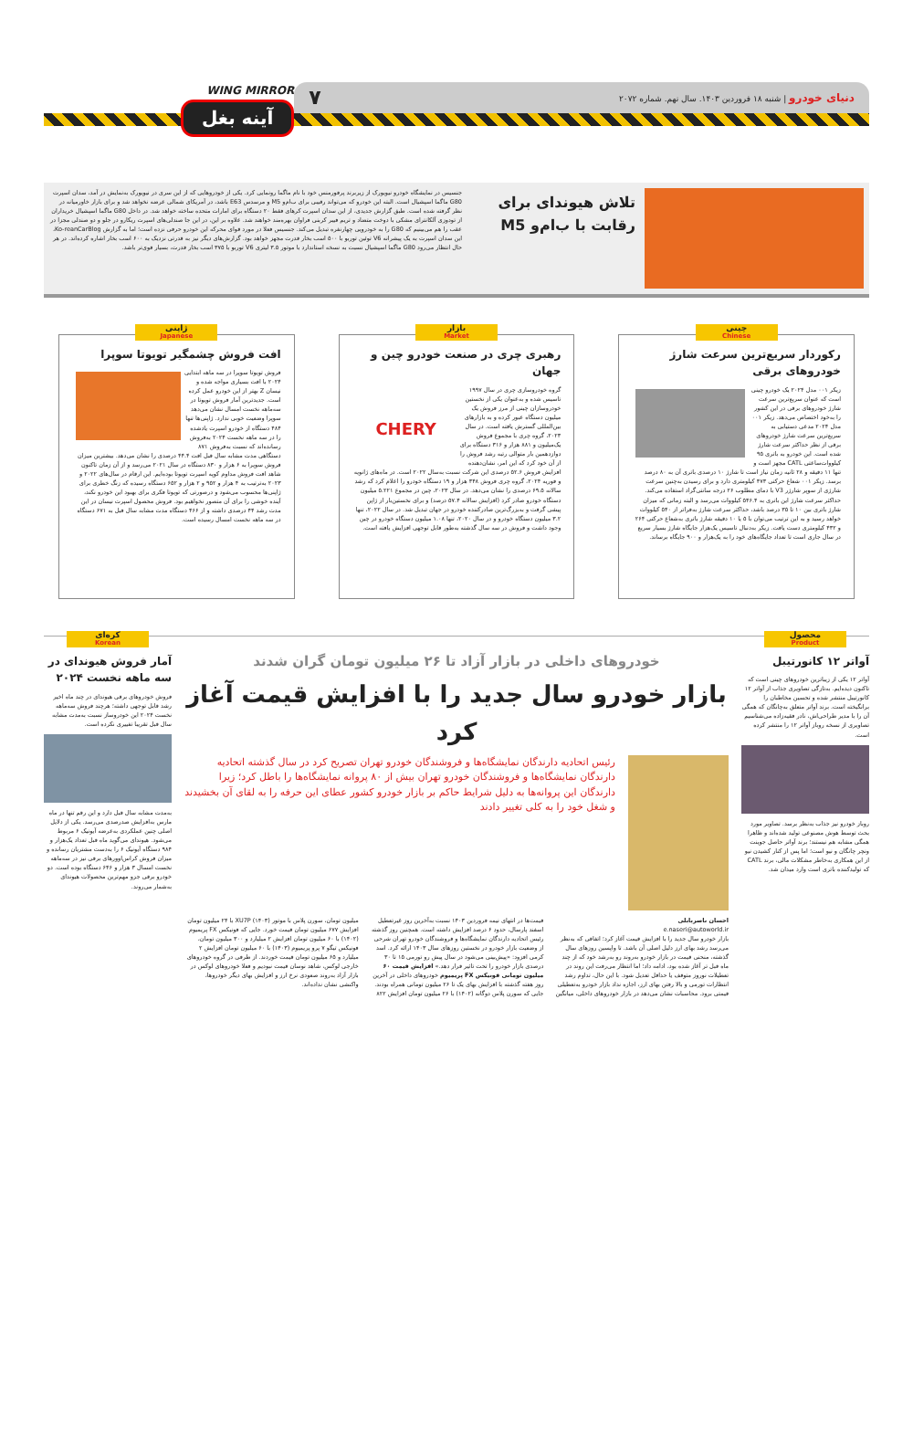WING MIRROR
آینه بغل
دنیای خودرو | شنبه ۱۸ فروردین ۱۴۰۳. سال نهم. شماره ۲۰۷۲ ۷
تلاش هیوندای برای رقابت با ب‌ام‌و M5
جنسیس در نمایشگاه خودرو نیویورک از زیربرند پرفورمنس خود با نام ماگما رونمایی کرد. یکی از خودروهایی که از این سری در نیویورک به‌نمایش در آمد، سدان اسپرت G80 ماگما اسپشیال است. البته این خودرو که می‌تواند رقیبی برای ب‌ام‌و M5 و مرسدس E63 باشد، در آمریکای شمالی عرضه نخواهد شد و برای بازار خاورمیانه در نظر گرفته شده است. طبق گزارش جدیدی، از این سدان اسپرت کرهای فقط ۲۰ دستگاه برای امارات متحده ساخته خواهد شد. در داخل G80 ماگما اسپشیال خریداران از تودوزی آلکانترای مشکی با دوخت متضاد و تریم فیبر کربنی فراوان بهره‌مند خواهند شد. علاوه بر این، در این جا صندلی‌های اسپرت ریکارو در جلو و دو صندلی مجزا در عقب را هم می‌بینیم که G80 را به خودرویی چهارنفره تبدیل می‌کند. جنسیس فعلا در مورد قوای محرکه این خودرو حرفی نزده است؛ اما به گزارش Ko-reanCarBlog، این سدان اسپرت به یک پیشرانه V6 توئین توربو با ۵۰۰ اسب بخار قدرت مجهز خواهد بود. گزارش‌های دیگر نیز به قدرتی نزدیک به ۶۰۰ اسب بخار اشاره کرده‌اند. در هر حال انتظار می‌رود G80 ماگما اسپشیال نسبت به نسخه استاندارد با موتور ۳.۵ لیتری V6 توربو با ۳۷۵ اسب بخار قدرت، بسیار قوی‌تر باشد.
چینی
Chinese
رکوردار سریع‌ترین سرعت شارژ خودروهای برقی
زیکر ۰۰۱ مدل ۲۰۲۴ یک خودرو چینی است که عنوان سریع‌ترین سرعت شارژ خودروهای برقی در این کشور را به‌خود اختصاص می‌دهد. زیکر ۰۰۱ مدل ۲۰۲۴ مدعی دستیابی به سریع‌ترین سرعت شارژ خودروهای برقی از نظر حداکثر سرعت شارژ شده است. این خودرو به باتری ۹۵ کیلووات‌ساعتی CATL مجهز است و تنها ۱۱ دقیقه و ۲۸ ثانیه زمان نیاز است تا شارژ ۱۰ درصدی باتری آن به ۸۰ درصد برسد. زیکر ۰۰۱ شعاع حرکتی ۴۷۳ کیلومتری دارد و برای رسیدن به‌چنین سرعت شارژی از سوپر شارژر V3 با دمای مطلوب ۲۶ درجه سانتی‌گراد استفاده می‌کند. حداکثر سرعت شارژ این باتری به ۵۴۶.۴ کیلووات می‌رسد و البته زمانی که میزان شارژ باتری بین ۱۰ تا ۳۵ درصد باشد، حداکثر سرعت شارژ به‌فراتر از ۵۴۰ کیلووات خواهد رسید و به این ترتیب می‌توان با ۵ یا ۱۰ دقیقه شارژ باتری به‌شعاع حرکتی ۲۶۴ و ۴۳۲ کیلومتری دست یافت. زیکر به‌دنبال تاسیس یک‌هزار جایگاه شارژ بسیار سریع در سال جاری است تا تعداد جایگاه‌های خود را به یک‌هزار و ۹۰۰ جایگاه برساند.
بازار
Market
رهبری چری در صنعت خودرو چین و جهان
CHERY
گروه خودروسازی چری در سال ۱۹۹۷ تاسیس شده و به‌عنوان یکی از نخستین خودروسازان چینی از مرز فروش یک میلیون دستگاه عبور کرده و به بازارهای بین‌المللی گسترش یافته است. در سال ۲۰۲۳، گروه چری با مجموع فروش یک‌میلیون و ۸۸۱ هزار و ۳۱۶ دستگاه برای دوازدهمین بار متوالی رتبه رشد فروش را از آن خود کرد که این امر، نشان‌دهنده افزایش فروش ۵۲.۶ درصدی این شرکت نسبت به‌سال ۲۰۲۲ است. در ماه‌های ژانویه و فوریه ۲۰۲۴، گروه چری فروش ۳۴۸ هزار و ۱۹ دستگاه خودرو را اعلام کرد که رشد سالانه ۶۹.۵ درصدی را نشان می‌دهد. در سال ۲۰۲۳، چین در مجموع ۵.۲۲۱ میلیون دستگاه خودرو صادر کرد (افزایش سالانه ۵۷.۴ درصد) و برای نخستین‌بار از ژاپن پیشی گرفت و به‌بزرگ‌ترین صادرکننده خودرو در جهان تبدیل شد. در سال ۲۰۲۲، تنها ۳.۲ میلیون دستگاه خودرو و در سال ۲۰۲۰، تنها ۱.۰۸ میلیون دستگاه خودرو در چین وجود داشت و فروش در سه سال گذشته به‌طور قابل توجهی افزایش یافته است.
ژاپنی
Japanese
افت فروش چشمگیر تویوتا سوپرا
فروش تویوتا سوپرا در سه ماهه ابتدایی ۲۰۲۴ با افت بسیاری مواجه شده و نیسان Z بهتر از این خودرو عمل کرده است. جدیدترین آمار فروش تویوتا در سه‌ماهه نخست امسال نشان می‌دهد سوپرا وضعیت خوبی ندارد. ژاپنی‌ها تنها ۴۸۴ دستگاه از خودرو اسپرت یادشده را در سه ماهه نخست ۲۰۲۴ به‌فروش رسانده‌اند که نسبت به‌فروش ۸۷۱ دستگاهی مدت مشابه سال قبل افت ۴۴.۴ درصدی را نشان می‌دهد. بیشترین میزان فروش سوپرا به ۶ هزار و ۸۳۰ دستگاه در سال ۲۰۲۱ می‌رسد و از آن زمان تاکنون شاهد افت فروش مداوم کوپه اسپرت تویوتا بوده‌ایم. این ارقام در سال‌های ۲۰۲۲ و ۲۰۲۳ به‌ترتیب به ۴ هزار و ۹۵۲ و ۲ هزار و ۶۵۲ دستگاه رسیده که زنگ خطری برای ژاپنی‌ها محسوب می‌شود و درصورتی که تویوتا فکری برای بهبود این خودرو نکند، آینده خوشی را برای آن متصور نخواهیم بود. فروش محصول اسپرت نیسان در این مدت رشد ۴۴ درصدی داشته و از ۴۶۶ دستگاه مدت مشابه سال قبل به ۶۷۱ دستگاه در سه ماهه نخست امسال رسیده است.
محصول
Product
آواتر ۱۲ کانورتیبل
آواتر ۱۲ یکی از زیباترین خودروهای چینی است که تاکنون دیده‌ایم. به‌تازگی تصاویری جذاب از آواتر ۱۲ کانورتیبل منتشر شده و تحسین مخاطبان را برانگیخته است. برند آواتر متعلق به‌چانگان که همگی آن را با مدیر طراحی‌اش، نادر فقیه‌زاده می‌شناسیم تصاویری از نسخه روباز آواتر ۱۲ را منتشر کرده است.
روباز خودرو نیز جذاب به‌نظر برسد. تصاویر مورد بحث توسط هوش مصنوعی تولید شده‌اند و ظاهرا همگی مشابه هم نیستند؛ برند آواتر حاصل جوینت ونچر چانگان و نیو است؛ اما پس از کنار کشیدن نیو از این همکاری به‌خاطر مشکلات مالی، برند CATL که تولیدکننده باتری است وارد میدان شد.
خودروهای داخلی در بازار آزاد تا ۲۶ میلیون تومان گران شدند
بازار خودرو سال جدید را با افزایش قیمت آغاز کرد
رئیس اتحادیه دارندگان نمایشگاه‌ها و فروشندگان خودرو تهران تصریح کرد در سال گذشته اتحادیه دارندگان نمایشگاه‌ها و فروشندگان خودرو تهران بیش از ۸۰ پروانه نمایشگاه‌ها را باطل کرد؛ زیرا دارندگان این پروانه‌ها به دلیل شرایط حاکم بر بازار خودرو کشور عطای این حرفه را به لقای آن بخشیدند و شغل خود را به کلی تغییر دادند
احسان ناصربابلی
e.naseri@autoworld.ir
بازار خودرو سال جدید را با افزایش قیمت آغاز کرد؛ اتفاقی که به‌نظر می‌رسد رشد بهای ارز دلیل اصلی آن باشد. تا واپسین روزهای سال گذشته، منحنی قیمت در بازار خودرو به‌روند رو به‌رشد خود که از چند ماه قبل تر آغاز شده بود، ادامه داد؛ اما انتظار می‌رفت این روند در تعطیلات نوروز متوقف یا حداقل تعدیل شود. با این حال، تداوم رشد انتظارات تورمی و بالا رفتن بهای ارز، اجازه نداد بازار خودرو به‌تعطیلی قیمتی برود. محاسبات نشان می‌دهد در بازار خودروهای داخلی، میانگین قیمت‌ها در انتهای نیمه فروردین ۱۴۰۳ نسبت به‌آخرین روز غیرتعطیل اسفند پارسال، حدود ۶ درصد افزایش داشته است. همچنین روز گذشته رئیس اتحادیه دارندگان نمایشگاه‌ها و فروشندگان خودرو تهران شرحی از وضعیت بازار خودرو در نخستین روزهای سال ۱۴۰۳ ارائه کرد. اسد کرمی افزود: «پیش‌بینی می‌شود در سال پیش رو تورمی ۱۵ تا ۳۰ درصدی بازار خودرو را تحت تاثیر قرار دهد.» افزایش قیمت ۶۰ میلیون تومانی فونیکس FX پریمیوم خودروهای داخلی در آخرین روز هفته گذشته با افزایش بهای یک تا ۲۶ میلیون تومانی همراه بودند. جایی که سورن پلاس دوگانه (۱۴۰۲) با ۲۶ میلیون تومان افزایش ۸۲۲ میلیون تومان، سورن پلاس با موتور XU7P (۱۴۰۳) با ۲۴ میلیون تومان افزایش ۶۷۷ میلیون تومان قیمت خورد. جایی که فونیکس FX پریمیوم (۱۴۰۲) با ۶۰ میلیون تومان افزایش ۲ میلیارد و ۳۰۰ میلیون تومان، فونیکس تیگو ۷ پرو پریمیوم (۱۴۰۳) با ۶۰ میلیون تومان افزایش ۲ میلیارد و ۶۵ میلیون تومان قیمت خوردند. از طرفی در گروه خودروهای خارجی لوکس، شاهد نوسان قیمت نبودیم و فعلا خودروهای لوکس در بازار آزاد به‌روند صعودی نرخ ارز و افزایش بهای دیگر خودروها، واکنشی نشان نداده‌اند.
کره‌ای
Korean
آمار فروش هیوندای در سه ماهه نخست ۲۰۲۴
فروش خودروهای برقی هیوندای در چند ماه اخیر رشد قابل توجهی داشته؛ هرچند فروش سه‌ماهه نخست ۲۰۲۴ این خودروساز نسبت به‌مدت مشابه سال قبل تقریبا تغییری نکرده است.
به‌مدت مشابه سال قبل دارد و این رقم تنها در ماه مارس به‌افزایش صدرصدی می‌رسد. یکی از دلایل اصلی چنین عملکردی به‌عرضه آیونیک ۶ مربوط می‌شود. هیوندای می‌گوید ماه قبل تعداد یک‌هزار و ۹۸۴ دستگاه آیونیک ۶ را به‌دست مشتریان رسانده و میزان فروش کراس‌اوورهای برقی نیز در سه‌ماهه نخست امسال ۳ هزار و ۶۴۶ دستگاه بوده است. دو خودرو برقی جزو مهم‌ترین محصولات هیوندای به‌شمار می‌روند.